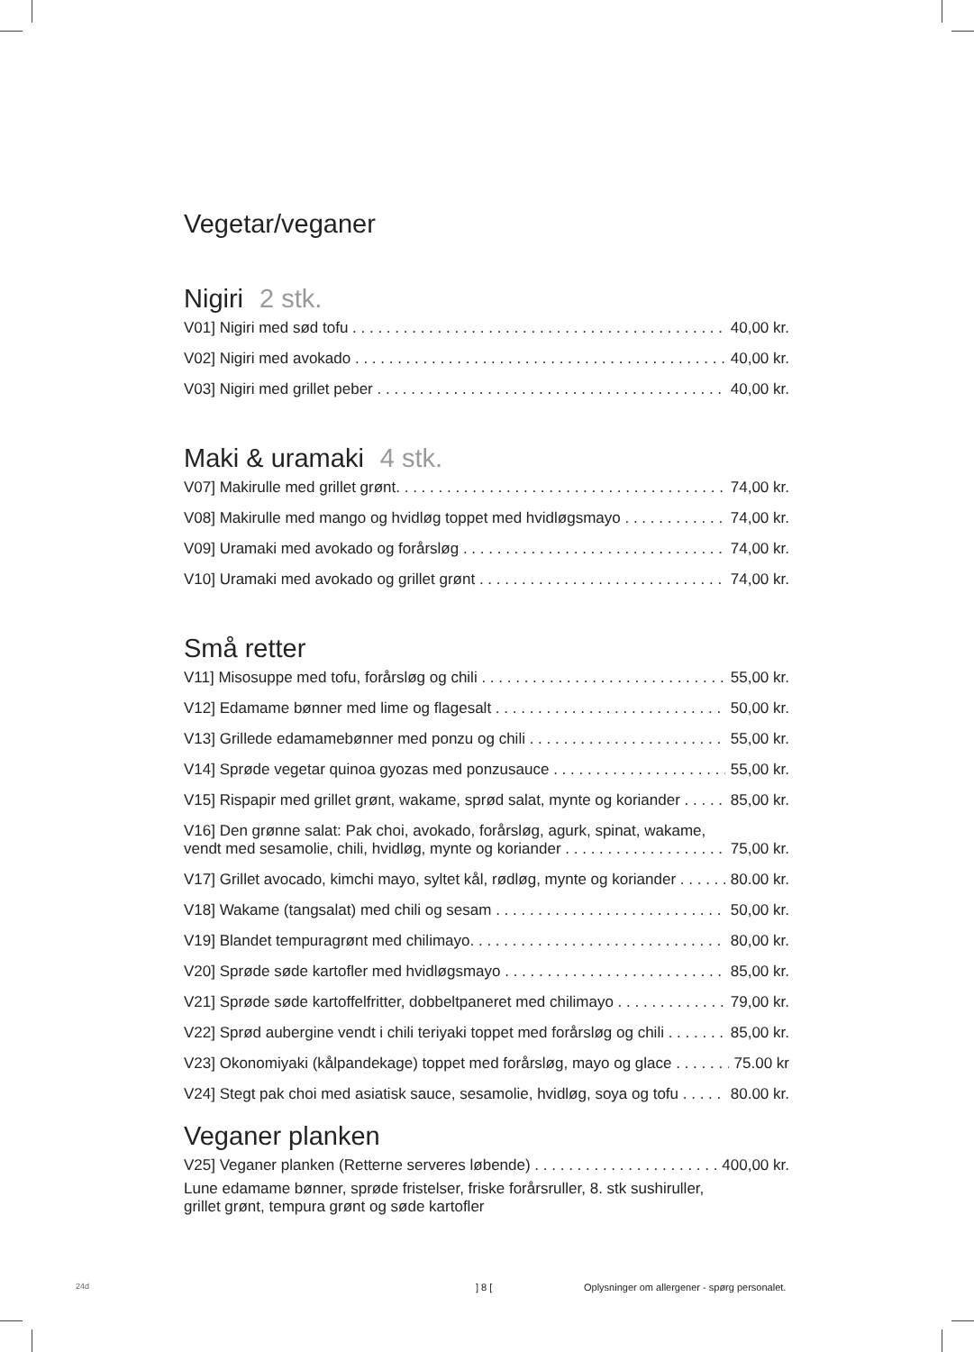Vegetar/veganer
Nigiri 2 stk.
V01] Nigiri med sød tofu 40,00 kr.
V02] Nigiri med avokado 40,00 kr.
V03] Nigiri med grillet peber 40,00 kr.
Maki & uramaki 4 stk.
V07] Makirulle med grillet grønt. 74,00 kr.
V08] Makirulle med mango og hvidløg toppet med hvidløgsmayo 74,00 kr.
V09] Uramaki med avokado og forårsløg 74,00 kr.
V10] Uramaki med avokado og grillet grønt 74,00 kr.
Små retter
V11] Misosuppe med tofu, forårsløg og chili 55,00 kr.
V12] Edamame bønner med lime og flagesalt 50,00 kr.
V13] Grillede edamamebønner med ponzu og chili 55,00 kr.
V14] Sprøde vegetar quinoa gyozas med ponzusauce 55,00 kr.
V15] Rispapir med grillet grønt, wakame, sprød salat, mynte og koriander 85,00 kr.
V16] Den grønne salat: Pak choi, avokado, forårsløg, agurk, spinat, wakame,
vendt med sesamolie, chili, hvidløg, mynte og koriander 75,00 kr.
V17] Grillet avocado, kimchi mayo, syltet kål, rødløg, mynte og koriander 80.00 kr.
V18] Wakame (tangsalat) med chili og sesam 50,00 kr.
V19] Blandet tempuragrønt med chilimayo. 80,00 kr.
V20] Sprøde søde kartofler med hvidløgsmayo 85,00 kr.
V21] Sprøde søde kartoffelfritter, dobbeltpaneret med chilimayo 79,00 kr.
V22] Sprød aubergine vendt i chili teriyaki toppet med forårsløg og chili 85,00 kr.
V23] Okonomiyaki (kålpandekage) toppet med forårsløg, mayo og glace 75.00 kr
V24] Stegt pak choi med asiatisk sauce, sesamolie, hvidløg, soya og tofu 80.00 kr.
Veganer planken
V25] Veganer planken (Retterne serveres løbende) 400,00 kr.
Lune edamame bønner, sprøde fristelser, friske forårsruller, 8. stk sushiruller,
grillet grønt, tempura grønt og søde kartofler
24d ] 8 [
Oplysninger om allergener - spørg personalet.